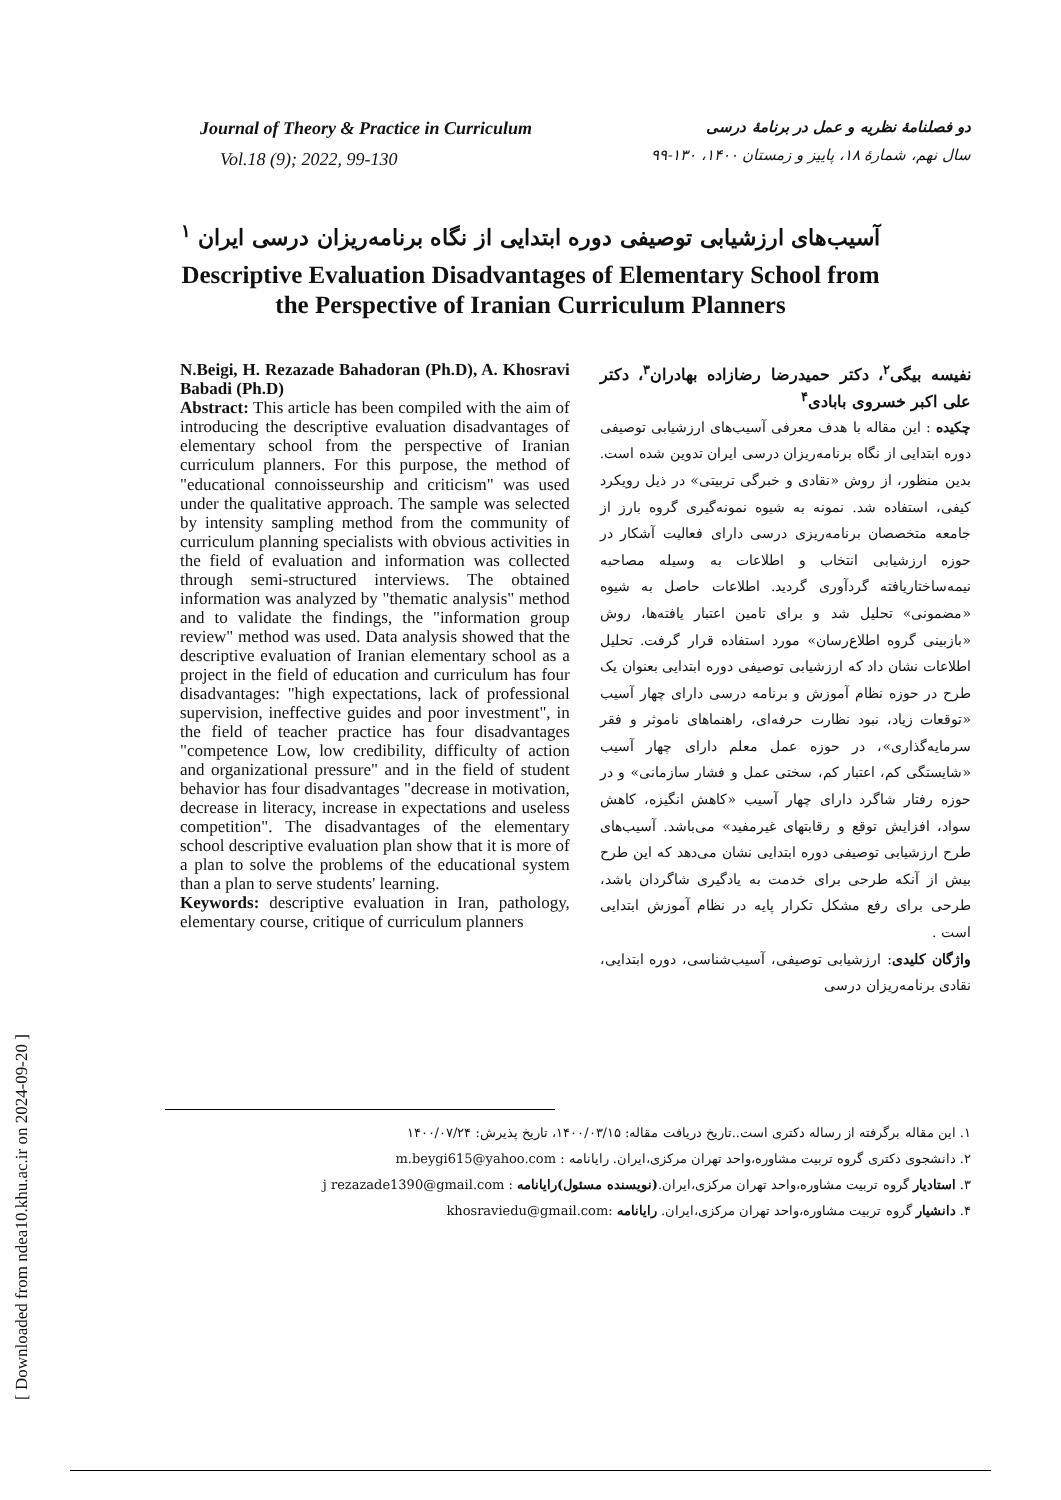Journal of Theory & Practice in Curriculum
Vol.18 (9); 2022, 99-130
دو فصلنامهٔ نظریه و عمل در برنامهٔ درسی
سال نهم، شمارهٔ ۱۸، پاییز و زمستان ۱۴۰۰، ۱۳۰-۹۹
آسیب‌های ارزشیابی توصیفی دوره ابتدایی از نگاه برنامه‌ریزان درسی ایران <sup>۱</sup>
Descriptive Evaluation Disadvantages of Elementary School from
the Perspective of Iranian Curriculum Planners
N.Beigi, H. Rezazade Bahadoran (Ph.D), A. Khosravi Babadi (Ph.D)
Abstract: This article has been compiled with the aim of introducing the descriptive evaluation disadvantages of elementary school from the perspective of Iranian curriculum planners. For this purpose, the method of "educational connoisseurship and criticism" was used under the qualitative approach. The sample was selected by intensity sampling method from the community of curriculum planning specialists with obvious activities in the field of evaluation and information was collected through semi-structured interviews. The obtained information was analyzed by "thematic analysis" method and to validate the findings, the "information group review" method was used. Data analysis showed that the descriptive evaluation of Iranian elementary school as a project in the field of education and curriculum has four disadvantages: "high expectations, lack of professional supervision, ineffective guides and poor investment", in the field of teacher practice has four disadvantages "competence Low, low credibility, difficulty of action and organizational pressure" and in the field of student behavior has four disadvantages "decrease in motivation, decrease in literacy, increase in expectations and useless competition". The disadvantages of the elementary school descriptive evaluation plan show that it is more of a plan to solve the problems of the educational system than a plan to serve students' learning.
Keywords: descriptive evaluation in Iran, pathology, elementary course, critique of curriculum planners
نفیسه بیگی<sup>۲</sup>، دکتر حمیدرضا رضازاده بهادران<sup>۳</sup>، دکتر علی اکبر خسروی بابادی<sup>۴</sup>
چکیده : این مقاله با هدف معرفی آسیب‌های ارزشیابی توصیفی دوره ابتدایی از نگاه برنامه‌ریزان درسی ایران تدوین شده است. بدین منظور، از روش «نقادی و خبرگی تربیتی» در ذیل رویکرد کیفی، استفاده شد. نمونه به شیوه نمونه‌گیری گروه بارز از جامعه متخصصان برنامه‌ریزی درسی دارای فعالیت آشکار در حوزه ارزشیابی انتخاب و اطلاعات به وسیله مصاحبه نیمه‌ساختاریافته گردآوری گردید. اطلاعات حاصل به شیوه «مضمونی» تحلیل شد و برای تامین اعتبار یافته‌ها، روش «بازبینی گروه اطلاع‌رسان» مورد استفاده قرار گرفت. تحلیل اطلاعات نشان داد که ارزشیابی توصیفی دوره ابتدایی بعنوان یک طرح در حوزه نظام آموزش و برنامه درسی دارای چهار آسیب «توقعات زیاد، نبود نظارت حرفه‌ای، راهنماهای ناموثر و فقر سرمایه‌گذاری»، در حوزه عمل معلم دارای چهار آسیب «شایستگی کم، اعتبار کم، سختی عمل و فشار سازمانی» و در حوزه رفتار شاگرد دارای چهار آسیب «کاهش انگیزه، کاهش سواد، افزایش توقع و رقابتهای غیرمفید» می‌باشد. آسیب‌های طرح ارزشیابی توصیفی دوره ابتدایی نشان می‌دهد که این طرح بیش از آنکه طرحی برای خدمت به یادگیری شاگردان باشد، طرحی برای رفع مشکل تکرار پایه در نظام آموزش ابتدایی است .
واژگان کلیدی: ارزشیابی توصیفی، آسیب‌شناسی، دوره ابتدایی، نقادی برنامه‌ریزان درسی
۱. این مقاله برگرفته از رساله دکتری است..تاریخ دریافت مقاله: ۱۴۰۰/۰۳/۱۵، تاریخ پذیرش: ۱۴۰۰/۰۷/۲۴
۲. دانشجوی دکتری گروه تربیت مشاوره،واحد تهران مرکزی،ایران. رایانامه : m.beygi615@yahoo.com
۳. استادیار گروه تربیت مشاوره،واحد تهران مرکزی،ایران.(نویسنده مسئول)رایانامه : j rezazade1390@gmail.com
۴. دانشیار گروه تربیت مشاوره،واحد تهران مرکزی،ایران. رایانامه :khosraviedu@gmail.com
[ Downloaded from ndea10.khu.ac.ir on 2024-09-20 ]